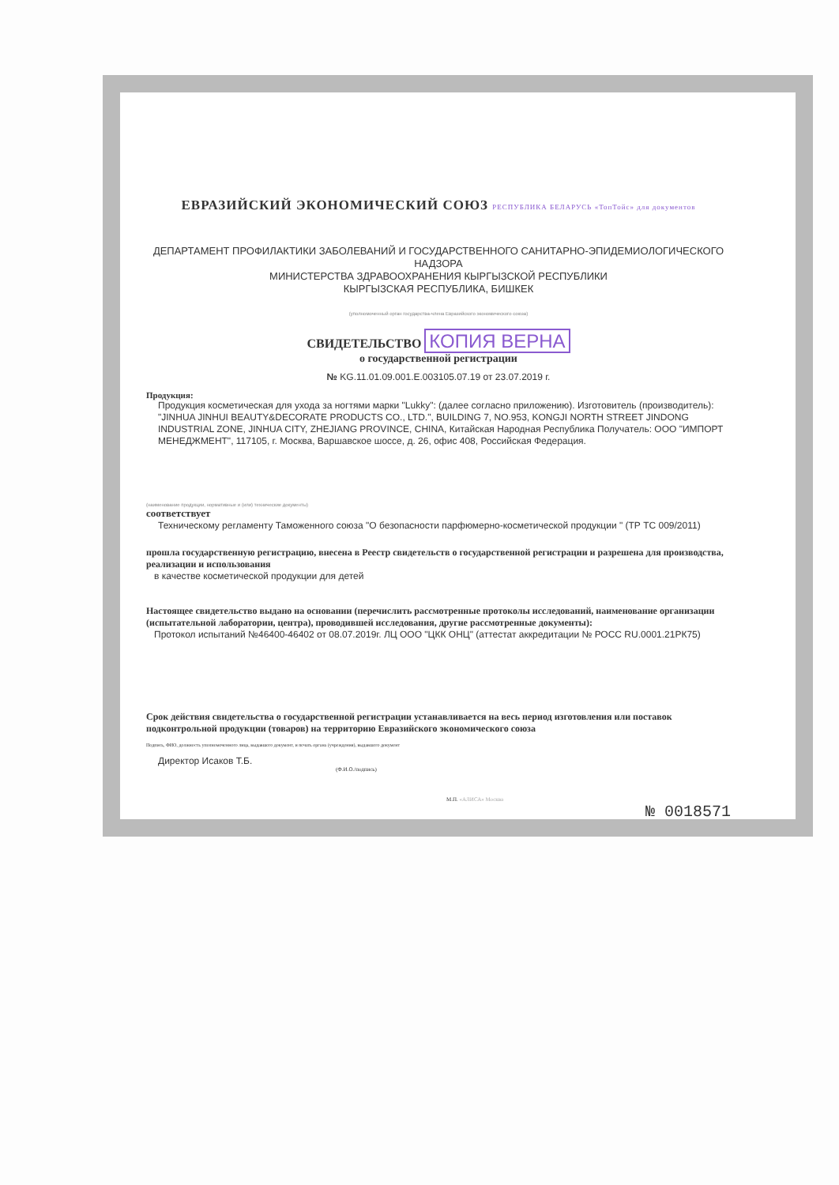ЕВРАЗИЙСКИЙ ЭКОНОМИЧЕСКИЙ СОЮЗ РЕСПУБЛИКА БЕЛАРУСЬ «ТопТойс» для документов
ДЕПАРТАМЕНТ ПРОФИЛАКТИКИ ЗАБОЛЕВАНИЙ И ГОСУДАРСТВЕННОГО САНИТАРНО-ЭПИДЕМИОЛОГИЧЕСКОГО НАДЗОРА
МИНИСТЕРСТВА ЗДРАВООХРАНЕНИЯ КЫРГЫЗСКОЙ РЕСПУБЛИКИ
КЫРГЫЗСКАЯ РЕСПУБЛИКА, БИШКЕК
(уполномоченный орган государства-члена Евразийского экономического союза)
СВИДЕТЕЛЬСТВО КОПИЯ ВЕРНА
о государственной регистрации
№ KG.11.01.09.001.Е.003105.07.19 от 23.07.2019 г.
Продукция:
Продукция косметическая для ухода за ногтями марки "Lukky": (далее согласно приложению). Изготовитель (производитель): "JINHUA JINHUI BEAUTY&DECORATE PRODUCTS CO., LTD.", BUILDING 7, NO.953, KONGJI NORTH STREET JINDONG INDUSTRIAL ZONE, JINHUA CITY, ZHEJIANG PROVINCE, CHINA, Китайская Народная Республика Получатель: ООО "ИМПОРТ МЕНЕДЖМЕНТ", 117105, г. Москва, Варшавское шоссе, д. 26, офис 408, Российская Федерация.
(наименование продукции, нормативные и (или) технические документы)
соответствует
Техническому регламенту Таможенного союза "О безопасности парфюмерно-косметической продукции " (ТР ТС 009/2011)
прошла государственную регистрацию, внесена в Реестр свидетельств о государственной регистрации и разрешена для производства, реализации и использования
в качестве косметической продукции для детей
Настоящее свидетельство выдано на основании (перечислить рассмотренные протоколы исследований, наименование организации (испытательной лаборатории, центра), проводившей исследования, другие рассмотренные документы):
Протокол испытаний №46400-46402 от 08.07.2019г. ЛЦ ООО "ЦКК ОНЦ" (аттестат аккредитации № РОСС RU.0001.21РК75)
Срок действия свидетельства о государственной регистрации устанавливается на весь период изготовления или поставок подконтрольной продукции (товаров) на территорию Евразийского экономического союза
Подпись, ФИО, должность уполномоченного лица, выдавшего документ, и печать органа (учреждения), выдавшего документ
Директор Исаков Т.Б.
(Ф.И.О./подпись)
М.П. «АЛИСА» Москва
№ 0018571